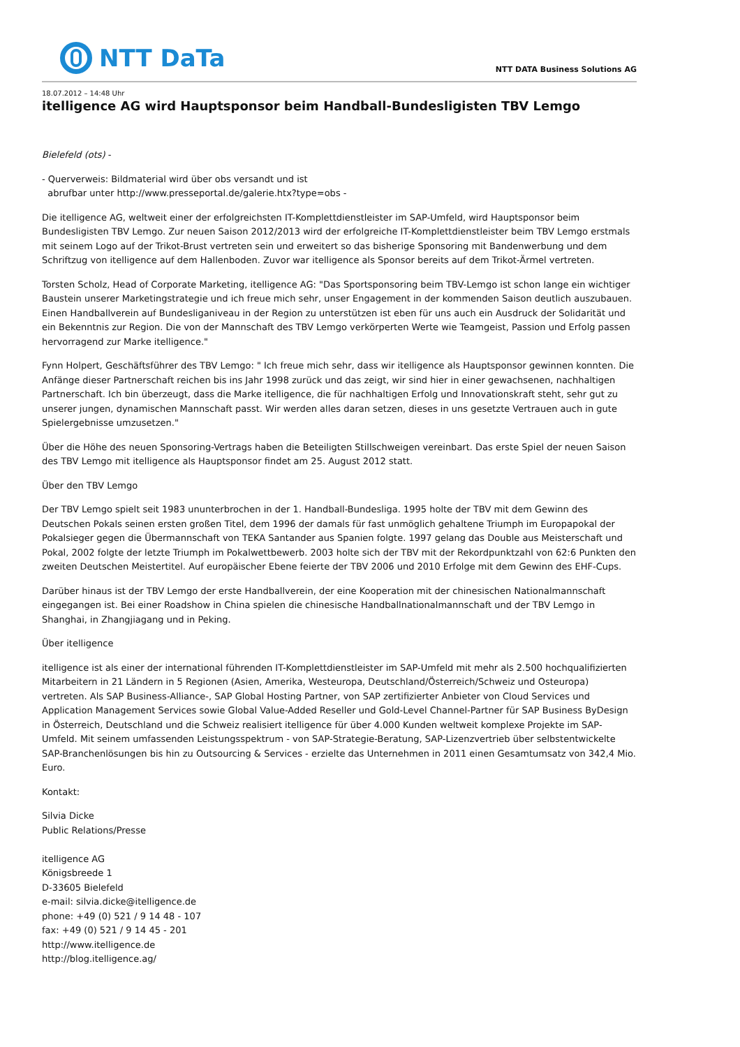NTT DaTa
NTT DATA Business Solutions AG
18.07.2012 – 14:48 Uhr
itelligence AG wird Hauptsponsor beim Handball-Bundesligisten TBV Lemgo
Bielefeld (ots) -
- Querverweis: Bildmaterial wird über obs versandt und ist
abrufbar unter http://www.presseportal.de/galerie.htx?type=obs -
Die itelligence AG, weltweit einer der erfolgreichsten IT-Komplettdienstleister im SAP-Umfeld, wird Hauptsponsor beim Bundesligisten TBV Lemgo. Zur neuen Saison 2012/2013 wird der erfolgreiche IT-Komplettdienstleister beim TBV Lemgo erstmals mit seinem Logo auf der Trikot-Brust vertreten sein und erweitert so das bisherige Sponsoring mit Bandenwerbung und dem Schriftzug von itelligence auf dem Hallenboden. Zuvor war itelligence als Sponsor bereits auf dem Trikot-Ärmel vertreten.
Torsten Scholz, Head of Corporate Marketing, itelligence AG: "Das Sportsponsoring beim TBV-Lemgo ist schon lange ein wichtiger Baustein unserer Marketingstrategie und ich freue mich sehr, unser Engagement in der kommenden Saison deutlich auszubauen. Einen Handballverein auf Bundesliganiveau in der Region zu unterstützen ist eben für uns auch ein Ausdruck der Solidarität und ein Bekenntnis zur Region. Die von der Mannschaft des TBV Lemgo verkörperten Werte wie Teamgeist, Passion und Erfolg passen hervorragend zur Marke itelligence."
Fynn Holpert, Geschäftsführer des TBV Lemgo: " Ich freue mich sehr, dass wir itelligence als Hauptsponsor gewinnen konnten. Die Anfänge dieser Partnerschaft reichen bis ins Jahr 1998 zurück und das zeigt, wir sind hier in einer gewachsenen, nachhaltigen Partnerschaft. Ich bin überzeugt, dass die Marke itelligence, die für nachhaltigen Erfolg und Innovationskraft steht, sehr gut zu unserer jungen, dynamischen Mannschaft passt. Wir werden alles daran setzen, dieses in uns gesetzte Vertrauen auch in gute Spielergebnisse umzusetzen."
Über die Höhe des neuen Sponsoring-Vertrags haben die Beteiligten Stillschweigen vereinbart. Das erste Spiel der neuen Saison des TBV Lemgo mit itelligence als Hauptsponsor findet am 25. August 2012 statt.
Über den TBV Lemgo
Der TBV Lemgo spielt seit 1983 ununterbrochen in der 1. Handball-Bundesliga. 1995 holte der TBV mit dem Gewinn des Deutschen Pokals seinen ersten großen Titel, dem 1996 der damals für fast unmöglich gehaltene Triumph im Europapokal der Pokalsieger gegen die Übermannschaft von TEKA Santander aus Spanien folgte. 1997 gelang das Double aus Meisterschaft und Pokal, 2002 folgte der letzte Triumph im Pokalwettbewerb. 2003 holte sich der TBV mit der Rekordpunktzahl von 62:6 Punkten den zweiten Deutschen Meistertitel. Auf europäischer Ebene feierte der TBV 2006 und 2010 Erfolge mit dem Gewinn des EHF-Cups.
Darüber hinaus ist der TBV Lemgo der erste Handballverein, der eine Kooperation mit der chinesischen Nationalmannschaft eingegangen ist. Bei einer Roadshow in China spielen die chinesische Handballnationalmannschaft und der TBV Lemgo in Shanghai, in Zhangjiagang und in Peking.
Über itelligence
itelligence ist als einer der international führenden IT-Komplettdienstleister im SAP-Umfeld mit mehr als 2.500 hochqualifizierten Mitarbeitern in 21 Ländern in 5 Regionen (Asien, Amerika, Westeuropa, Deutschland/Österreich/Schweiz und Osteuropa) vertreten. Als SAP Business-Alliance-, SAP Global Hosting Partner, von SAP zertifizierter Anbieter von Cloud Services und Application Management Services sowie Global Value-Added Reseller und Gold-Level Channel-Partner für SAP Business ByDesign in Österreich, Deutschland und die Schweiz realisiert itelligence für über 4.000 Kunden weltweit komplexe Projekte im SAP-Umfeld. Mit seinem umfassenden Leistungsspektrum - von SAP-Strategie-Beratung, SAP-Lizenzvertrieb über selbstentwickelte SAP-Branchenlösungen bis hin zu Outsourcing & Services - erzielte das Unternehmen in 2011 einen Gesamtumsatz von 342,4 Mio. Euro.
Kontakt:
Silvia Dicke
Public Relations/Presse
itelligence AG
Königsbreede 1
D-33605 Bielefeld
e-mail: silvia.dicke@itelligence.de
phone: +49 (0) 521 / 9 14 48 - 107
fax: +49 (0) 521 / 9 14 45 - 201
http://www.itelligence.de
http://blog.itelligence.ag/